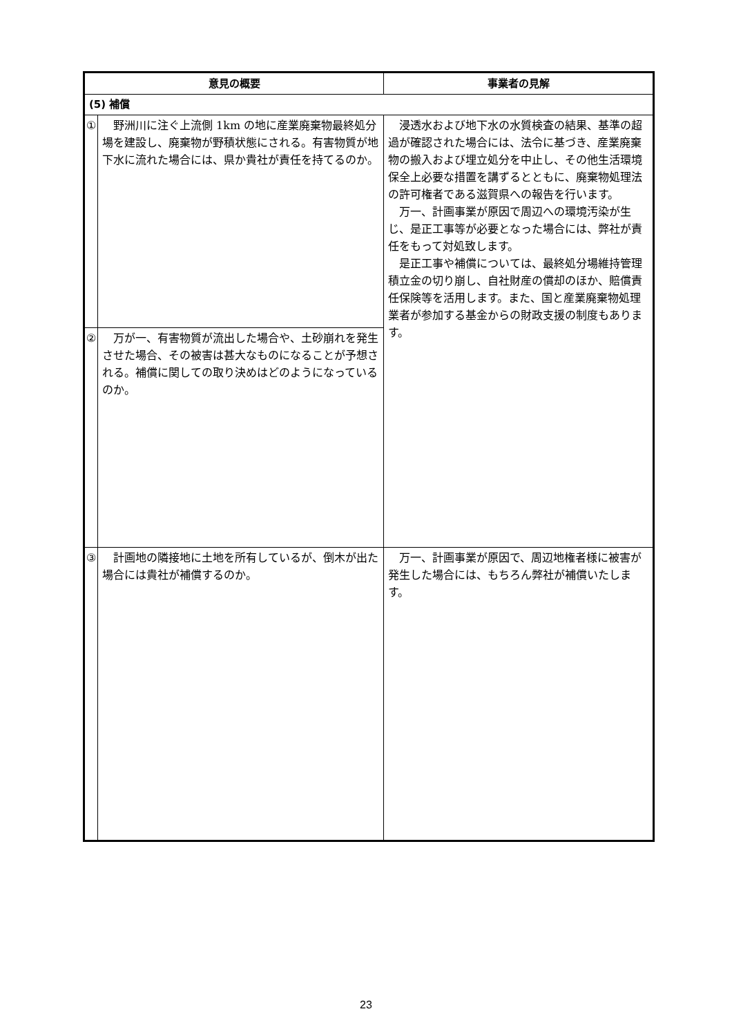| 意見の概要 | | 事業者の見解 |
| --- | --- | --- |
| (5) 補償 | | |
| ① | 野洲川に注ぐ上流側 1km の地に産業廃棄物最終処分場を建設し、廃棄物が野積状態にされる。有害物質が地下水に流れた場合には、県か貴社が責任を持てるのか。 | 浸透水および地下水の水質検査の結果、基準の超過が確認された場合には、法令に基づき、産業廃棄物の搬入および埋立処分を中止し、その他生活環境保全上必要な措置を講ずるとともに、廃棄物処理法の許可権者である滋賀県への報告を行います。 万一、計画事業が原因で周辺への環境汚染が生じ、是正工事等が必要となった場合には、弊社が責任をもって対処致します。 是正工事や補償については、最終処分場維持管理積立金の切り崩し、自社財産の償却のほか、賠償責任保険等を活用します。また、国と産業廃棄物処理業者が参加する基金からの財政支援の制度もあります。 |
| ② | 万が一、有害物質が流出した場合や、土砂崩れを発生させた場合、その被害は甚大なものになることが予想される。補償に関しての取り決めはどのようになっているのか。 | |
| ③ | 計画地の隣接地に土地を所有しているが、倒木が出た場合には貴社が補償するのか。 | 万一、計画事業が原因で、周辺地権者様に被害が発生した場合には、もちろん弊社が補償いたします。 |
23